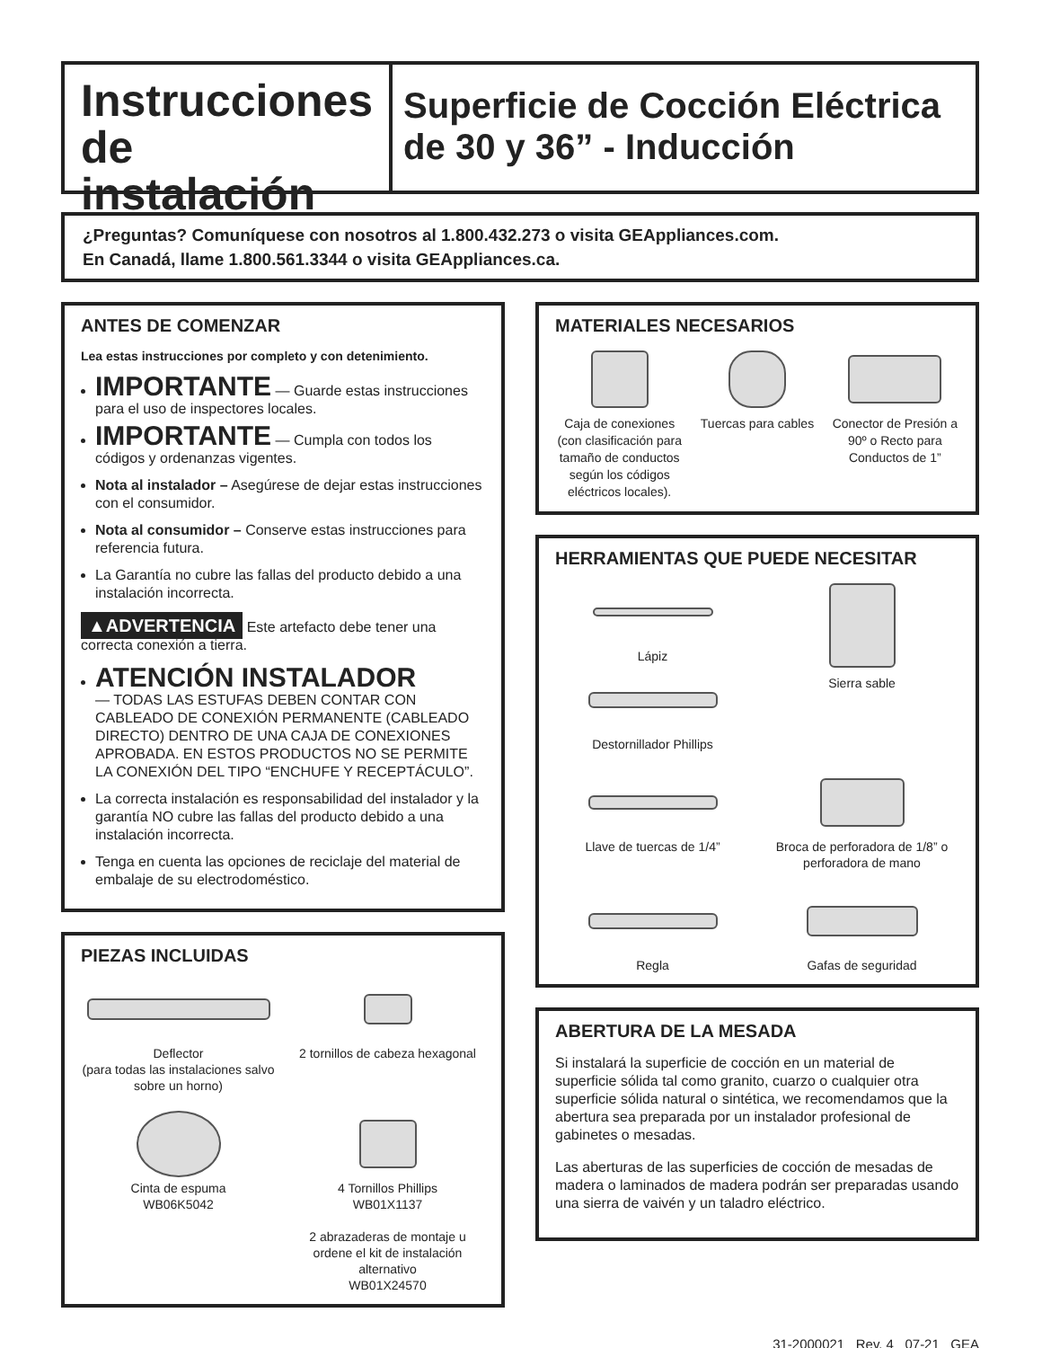Instrucciones de instalación
Superficie de Cocción Eléctrica de 30 y 36” - Inducción
¿Preguntas? Comuníquese con nosotros al 1.800.432.273 o visita GEAppliances.com.
En Canadá, llame 1.800.561.3344 o visita GEAppliances.ca.
ANTES DE COMENZAR
Lea estas instrucciones por completo y con detenimiento.
IMPORTANTE — Guarde estas instrucciones para el uso de inspectores locales.
IMPORTANTE — Cumpla con todos los códigos y ordenanzas vigentes.
Nota al instalador – Asegúrese de dejar estas instrucciones con el consumidor.
Nota al consumidor – Conserve estas instrucciones para referencia futura.
La Garantía no cubre las fallas del producto debido a una instalación incorrecta.
▲ADVERTENCIA Este artefacto debe tener una correcta conexión a tierra.
ATENCIÓN INSTALADOR
— TODAS LAS ESTUFAS DEBEN CONTAR CON CABLEADO DE CONEXIÓN PERMANENTE (CABLEADO DIRECTO) DENTRO DE UNA CAJA DE CONEXIONES APROBADA. EN ESTOS PRODUCTOS NO SE PERMITE LA CONEXIÓN DEL TIPO “ENCHUFE Y RECEPTÁCULO”.
La correcta instalación es responsabilidad del instalador y la garantía NO cubre las fallas del producto debido a una instalación incorrecta.
Tenga en cuenta las opciones de reciclaje del material de embalaje de su electrodoméstico.
PIEZAS INCLUIDAS
Deflector
(para todas las instalaciones salvo sobre un horno)
2 tornillos de cabeza hexagonal
Cinta de espuma
WB06K5042
4 Tornillos Phillips
WB01X1137
2 abrazaderas de montaje u ordene el kit de instalación alternativo
WB01X24570
MATERIALES NECESARIOS
Caja de conexiones (con clasificación para tamaño de conductos según los códigos eléctricos locales).
Tuercas para cables
Conector de Presión a 90º o Recto para Conductos de 1”
HERRAMIENTAS QUE PUEDE NECESITAR
Lápiz
Destornillador Phillips
Sierra sable
Llave de tuercas de 1/4”
Broca de perforadora de 1/8” o perforadora de mano
Regla
Gafas de seguridad
ABERTURA DE LA MESADA
Si instalará la superficie de cocción en un material de superficie sólida tal como granito, cuarzo o cualquier otra superficie sólida natural o sintética, we recomendamos que la abertura sea preparada por un instalador profesional de gabinetes o mesadas.
Las aberturas de las superficies de cocción de mesadas de madera o laminados de madera podrán ser preparadas usando una sierra de vaivén y un taladro eléctrico.
31-2000021 Rev. 4 07-21 GEA